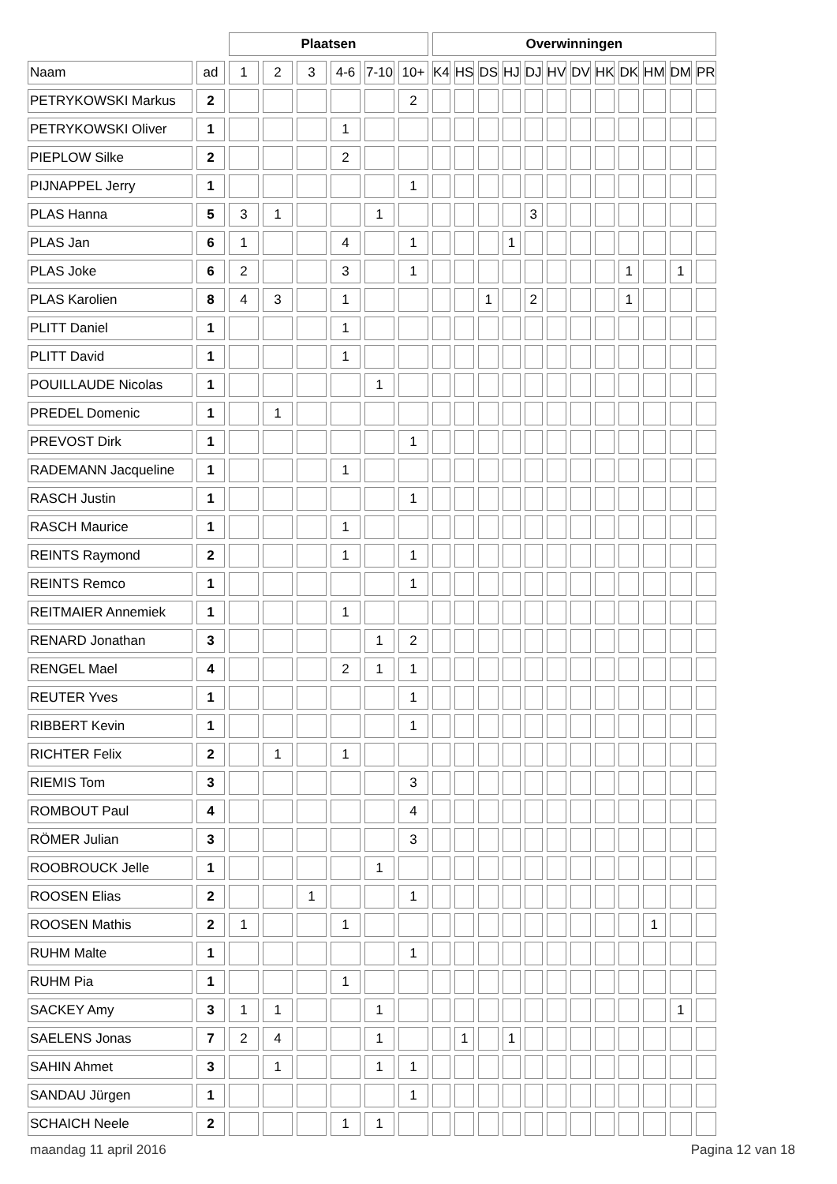| | | Plaatsen | | | | | | Overwinningen | | | | | | | | | | | |
| --- | --- | --- | --- | --- | --- | --- | --- | --- | --- | --- | --- | --- | --- | --- | --- | --- | --- | --- | --- |
| Naam | ad | 1 | 2 | 3 | 4-6 | 7-10 | 10+ | K4 | HS | DS | HJ | DJ | HV | DV | HK | DK | HM | DM | PR |
| PETRYKOWSKI Markus | 2 | | | | | | 2 | | | | | | | | | | | | |
| PETRYKOWSKI Oliver | 1 | | | | 1 | | | | | | | | | | | | | | |
| PIEPLOW Silke | 2 | | | | 2 | | | | | | | | | | | | | | |
| PIJNAPPEL Jerry | 1 | | | | | | 1 | | | | | | | | | | | | |
| PLAS Hanna | 5 | 3 | 1 | | | 1 | | | | | | 3 | | | | | | | |
| PLAS Jan | 6 | 1 | | | 4 | | 1 | | | | 1 | | | | | | | | |
| PLAS Joke | 6 | 2 | | | 3 | | 1 | | | | | | | | | 1 | | 1 | |
| PLAS Karolien | 8 | 4 | 3 | | 1 | | | | | 1 | | 2 | | | | 1 | | | |
| PLITT Daniel | 1 | | | | 1 | | | | | | | | | | | | | | |
| PLITT David | 1 | | | | 1 | | | | | | | | | | | | | | |
| POUILLAUDE Nicolas | 1 | | | | | 1 | | | | | | | | | | | | | |
| PREDEL Domenic | 1 | | 1 | | | | | | | | | | | | | | | | |
| PREVOST Dirk | 1 | | | | | | 1 | | | | | | | | | | | | |
| RADEMANN Jacqueline | 1 | | | | 1 | | | | | | | | | | | | | | |
| RASCH Justin | 1 | | | | | | 1 | | | | | | | | | | | | |
| RASCH Maurice | 1 | | | | 1 | | | | | | | | | | | | | | |
| REINTS Raymond | 2 | | | | 1 | | 1 | | | | | | | | | | | | |
| REINTS Remco | 1 | | | | | | 1 | | | | | | | | | | | | |
| REITMAIER Annemiek | 1 | | | | 1 | | | | | | | | | | | | | | |
| RENARD Jonathan | 3 | | | | | 1 | 2 | | | | | | | | | | | | |
| RENGEL Mael | 4 | | | | 2 | 1 | 1 | | | | | | | | | | | | |
| REUTER Yves | 1 | | | | | | 1 | | | | | | | | | | | | |
| RIBBERT Kevin | 1 | | | | | | 1 | | | | | | | | | | | | |
| RICHTER Felix | 2 | | 1 | | 1 | | | | | | | | | | | | | | |
| RIEMIS Tom | 3 | | | | | | 3 | | | | | | | | | | | | |
| ROMBOUT Paul | 4 | | | | | | 4 | | | | | | | | | | | | |
| RÖMER Julian | 3 | | | | | | 3 | | | | | | | | | | | | |
| ROOBROUCK Jelle | 1 | | | | | 1 | | | | | | | | | | | | | |
| ROOSEN Elias | 2 | | | 1 | | | 1 | | | | | | | | | | | | |
| ROOSEN Mathis | 2 | 1 | | | 1 | | | | | | | | | | | | 1 | | |
| RUHM Malte | 1 | | | | | | 1 | | | | | | | | | | | | |
| RUHM Pia | 1 | | | | 1 | | | | | | | | | | | | | | |
| SACKEY Amy | 3 | 1 | 1 | | | 1 | | | | | | | | | | | | 1 | |
| SAELENS Jonas | 7 | 2 | 4 | | | 1 | | | 1 | | 1 | | | | | | | | |
| SAHIN Ahmet | 3 | | 1 | | | 1 | 1 | | | | | | | | | | | | |
| SANDAU Jürgen | 1 | | | | | | 1 | | | | | | | | | | | | |
| SCHAICH Neele | 2 | | | | 1 | 1 | | | | | | | | | | | | | |
maandag 11 april 2016 Pagina 12 van 18